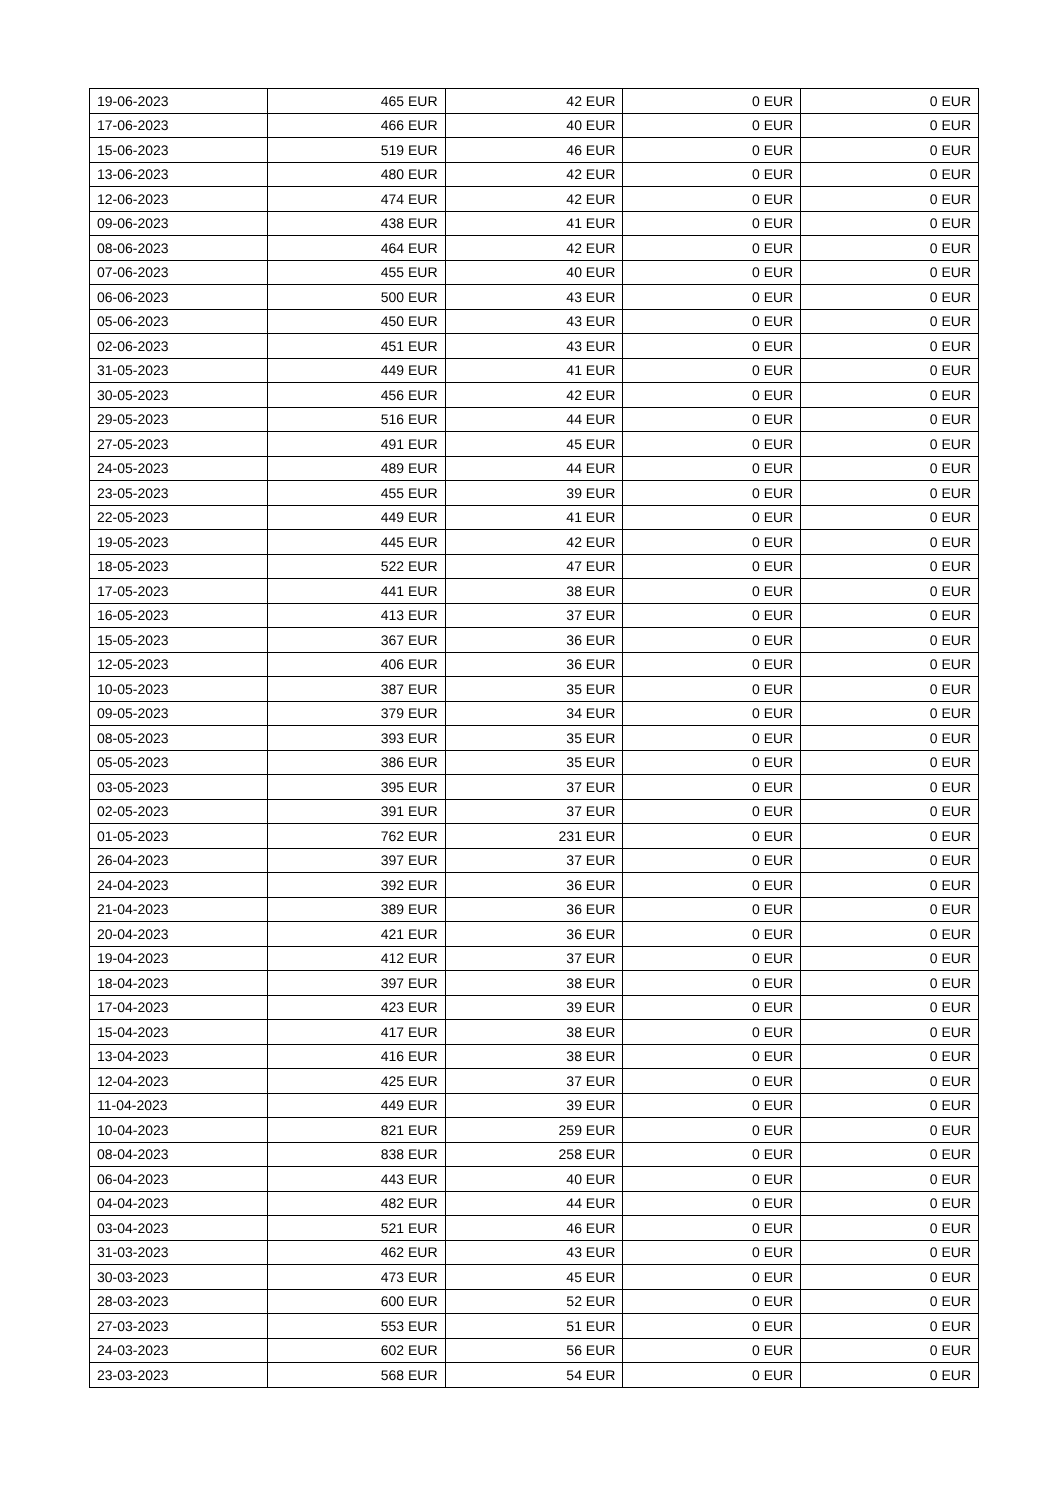| 19-06-2023 | 465 EUR | 42 EUR | 0 EUR | 0 EUR |
| 17-06-2023 | 466 EUR | 40 EUR | 0 EUR | 0 EUR |
| 15-06-2023 | 519 EUR | 46 EUR | 0 EUR | 0 EUR |
| 13-06-2023 | 480 EUR | 42 EUR | 0 EUR | 0 EUR |
| 12-06-2023 | 474 EUR | 42 EUR | 0 EUR | 0 EUR |
| 09-06-2023 | 438 EUR | 41 EUR | 0 EUR | 0 EUR |
| 08-06-2023 | 464 EUR | 42 EUR | 0 EUR | 0 EUR |
| 07-06-2023 | 455 EUR | 40 EUR | 0 EUR | 0 EUR |
| 06-06-2023 | 500 EUR | 43 EUR | 0 EUR | 0 EUR |
| 05-06-2023 | 450 EUR | 43 EUR | 0 EUR | 0 EUR |
| 02-06-2023 | 451 EUR | 43 EUR | 0 EUR | 0 EUR |
| 31-05-2023 | 449 EUR | 41 EUR | 0 EUR | 0 EUR |
| 30-05-2023 | 456 EUR | 42 EUR | 0 EUR | 0 EUR |
| 29-05-2023 | 516 EUR | 44 EUR | 0 EUR | 0 EUR |
| 27-05-2023 | 491 EUR | 45 EUR | 0 EUR | 0 EUR |
| 24-05-2023 | 489 EUR | 44 EUR | 0 EUR | 0 EUR |
| 23-05-2023 | 455 EUR | 39 EUR | 0 EUR | 0 EUR |
| 22-05-2023 | 449 EUR | 41 EUR | 0 EUR | 0 EUR |
| 19-05-2023 | 445 EUR | 42 EUR | 0 EUR | 0 EUR |
| 18-05-2023 | 522 EUR | 47 EUR | 0 EUR | 0 EUR |
| 17-05-2023 | 441 EUR | 38 EUR | 0 EUR | 0 EUR |
| 16-05-2023 | 413 EUR | 37 EUR | 0 EUR | 0 EUR |
| 15-05-2023 | 367 EUR | 36 EUR | 0 EUR | 0 EUR |
| 12-05-2023 | 406 EUR | 36 EUR | 0 EUR | 0 EUR |
| 10-05-2023 | 387 EUR | 35 EUR | 0 EUR | 0 EUR |
| 09-05-2023 | 379 EUR | 34 EUR | 0 EUR | 0 EUR |
| 08-05-2023 | 393 EUR | 35 EUR | 0 EUR | 0 EUR |
| 05-05-2023 | 386 EUR | 35 EUR | 0 EUR | 0 EUR |
| 03-05-2023 | 395 EUR | 37 EUR | 0 EUR | 0 EUR |
| 02-05-2023 | 391 EUR | 37 EUR | 0 EUR | 0 EUR |
| 01-05-2023 | 762 EUR | 231 EUR | 0 EUR | 0 EUR |
| 26-04-2023 | 397 EUR | 37 EUR | 0 EUR | 0 EUR |
| 24-04-2023 | 392 EUR | 36 EUR | 0 EUR | 0 EUR |
| 21-04-2023 | 389 EUR | 36 EUR | 0 EUR | 0 EUR |
| 20-04-2023 | 421 EUR | 36 EUR | 0 EUR | 0 EUR |
| 19-04-2023 | 412 EUR | 37 EUR | 0 EUR | 0 EUR |
| 18-04-2023 | 397 EUR | 38 EUR | 0 EUR | 0 EUR |
| 17-04-2023 | 423 EUR | 39 EUR | 0 EUR | 0 EUR |
| 15-04-2023 | 417 EUR | 38 EUR | 0 EUR | 0 EUR |
| 13-04-2023 | 416 EUR | 38 EUR | 0 EUR | 0 EUR |
| 12-04-2023 | 425 EUR | 37 EUR | 0 EUR | 0 EUR |
| 11-04-2023 | 449 EUR | 39 EUR | 0 EUR | 0 EUR |
| 10-04-2023 | 821 EUR | 259 EUR | 0 EUR | 0 EUR |
| 08-04-2023 | 838 EUR | 258 EUR | 0 EUR | 0 EUR |
| 06-04-2023 | 443 EUR | 40 EUR | 0 EUR | 0 EUR |
| 04-04-2023 | 482 EUR | 44 EUR | 0 EUR | 0 EUR |
| 03-04-2023 | 521 EUR | 46 EUR | 0 EUR | 0 EUR |
| 31-03-2023 | 462 EUR | 43 EUR | 0 EUR | 0 EUR |
| 30-03-2023 | 473 EUR | 45 EUR | 0 EUR | 0 EUR |
| 28-03-2023 | 600 EUR | 52 EUR | 0 EUR | 0 EUR |
| 27-03-2023 | 553 EUR | 51 EUR | 0 EUR | 0 EUR |
| 24-03-2023 | 602 EUR | 56 EUR | 0 EUR | 0 EUR |
| 23-03-2023 | 568 EUR | 54 EUR | 0 EUR | 0 EUR |